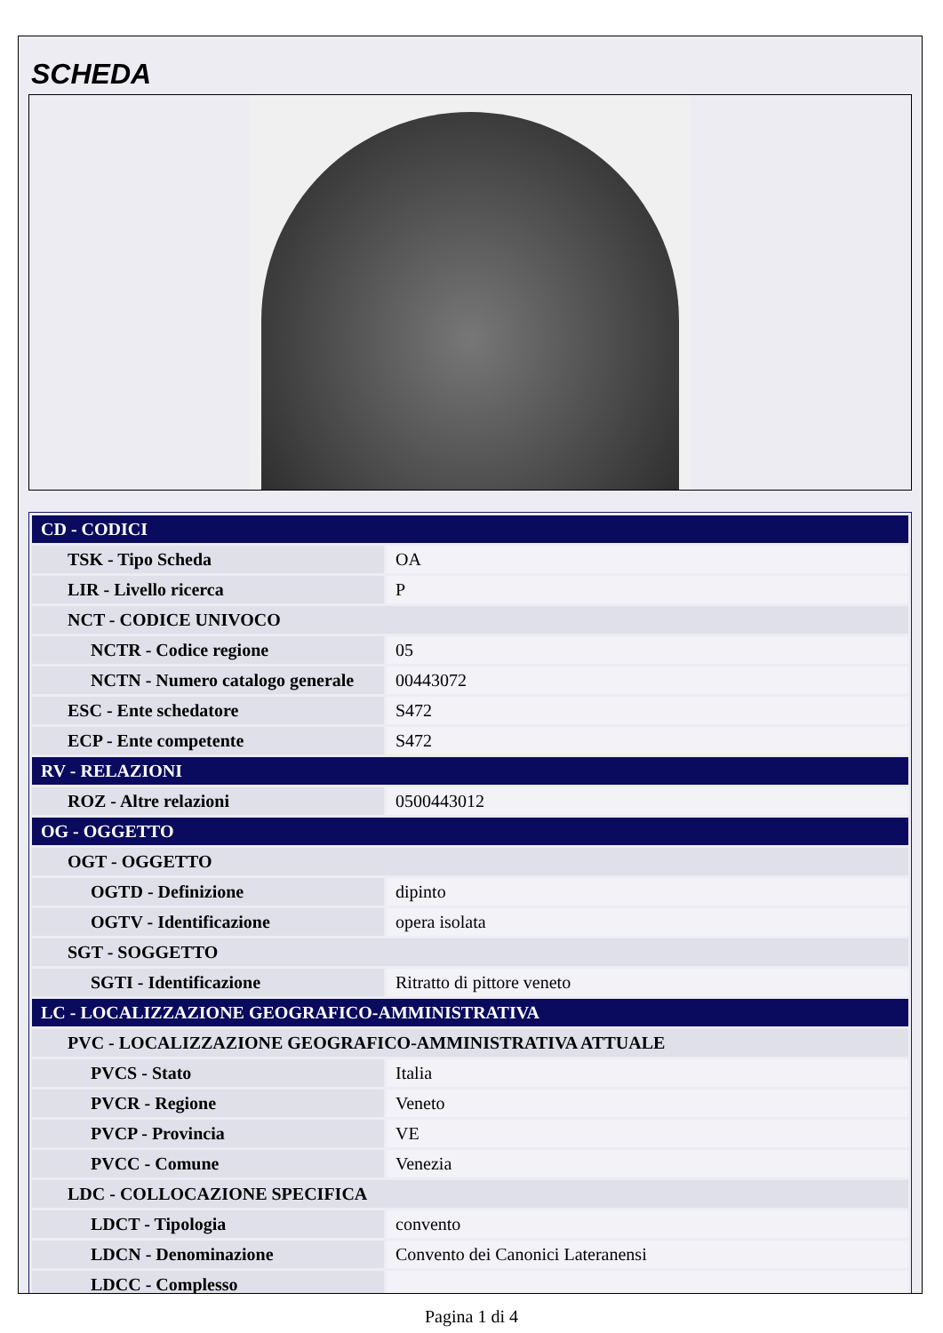SCHEDA
| CD - CODICI | |
| TSK - Tipo Scheda | OA |
| LIR - Livello ricerca | P |
| NCT - CODICE UNIVOCO | |
| NCTR - Codice regione | 05 |
| NCTN - Numero catalogo generale | 00443072 |
| ESC - Ente schedatore | S472 |
| ECP - Ente competente | S472 |
| RV - RELAZIONI | |
| ROZ - Altre relazioni | 0500443012 |
| OG - OGGETTO | |
| OGT - OGGETTO | |
| OGTD - Definizione | dipinto |
| OGTV - Identificazione | opera isolata |
| SGT - SOGGETTO | |
| SGTI - Identificazione | Ritratto di pittore veneto |
| LC - LOCALIZZAZIONE GEOGRAFICO-AMMINISTRATIVA | |
| PVC - LOCALIZZAZIONE GEOGRAFICO-AMMINISTRATIVA ATTUALE | |
| PVCS - Stato | Italia |
| PVCR - Regione | Veneto |
| PVCP - Provincia | VE |
| PVCC - Comune | Venezia |
| LDC - COLLOCAZIONE SPECIFICA | |
| LDCT - Tipologia | convento |
| LDCN - Denominazione | Convento dei Canonici Lateranensi |
| LDCC - Complesso | |
Pagina 1 di 4